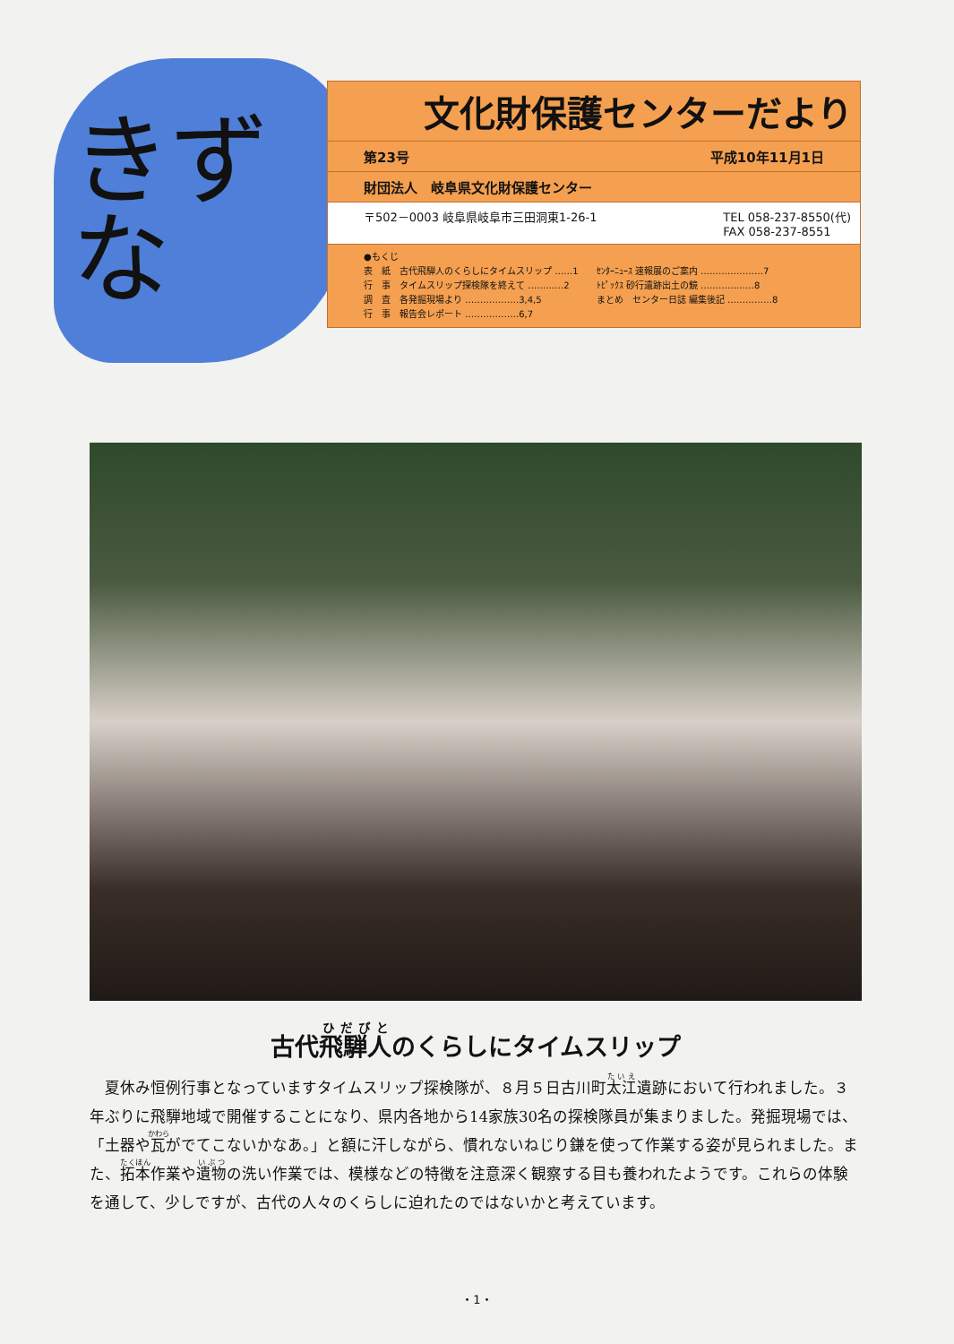きずな
文化財保護センターだより
第23号 平成10年11月1日
財団法人　岐阜県文化財保護センター
〒502－0003 岐阜県岐阜市三田洞東1-26-1 TEL 058-237-8550(代)
FAX 058-237-8551
●もくじ
表　紙　古代飛騨人のくらしにタイムスリップ ……1
行　事　タイムスリップ探検隊を終えて …………2
調　査　各発掘現場より ………………3,4,5
行　事　報告会レポート ………………6,7
ｾﾝﾀｰﾆｭｰｽ 速報展のご案内 …………………7
ﾄﾋﾟｯｸｽ 砂行遺跡出土の鏡 ………………8
まとめ　センター日誌 編集後記 ……………8
古代飛騨人のくらしにタイムスリップ
夏休み恒例行事となっていますタイムスリップ探検隊が、８月５日古川町太江遺跡において行われました。３年ぶりに飛騨地域で開催することになり、県内各地から14家族30名の探検隊員が集まりました。発掘現場では、「土器や瓦がでてこないかなあ。」と額に汗しながら、慣れないねじり鎌を使って作業する姿が見られました。また、拓本作業や遺物の洗い作業では、模様などの特徴を注意深く観察する目も養われたようです。これらの体験を通して、少しですが、古代の人々のくらしに迫れたのではないかと考えています。
・1・